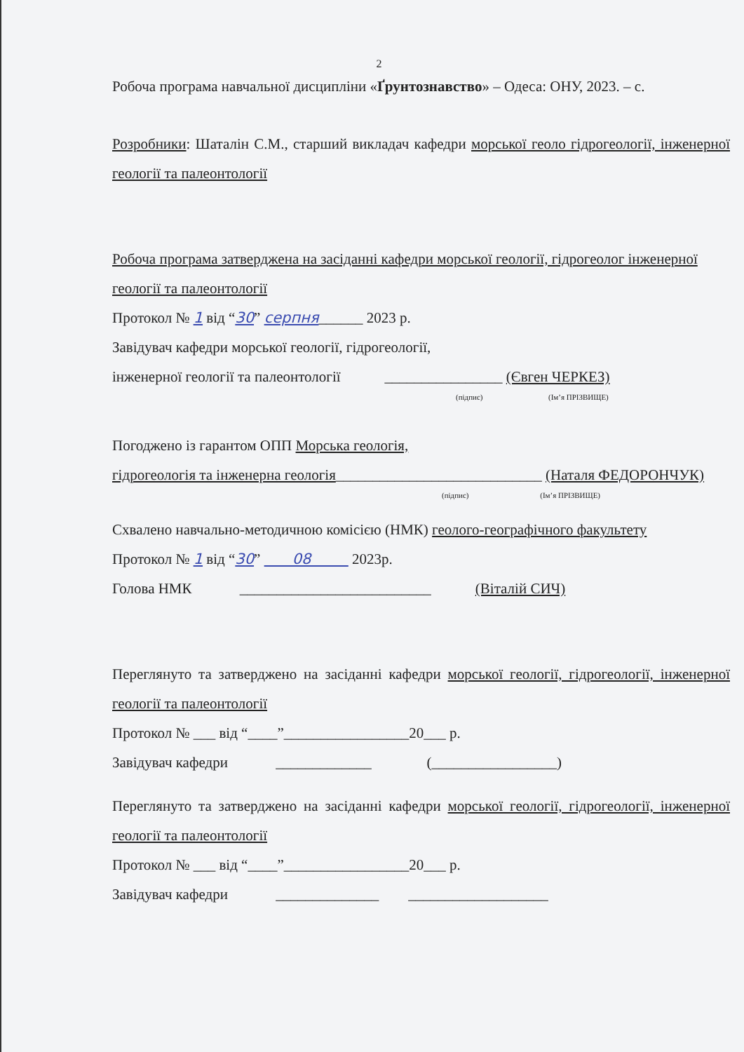2
Робоча програма навчальної дисципліни «Ґрунтознавство» – Одеса: ОНУ, 2023. – с.
Розробники: Шаталін С.М., старший викладач кафедри морської геоло гідрогеології, інженерної геології та палеонтології
Робоча програма затверджена на засіданні кафедри морської геології, гідрогеолог інженерної геології та палеонтології
Протокол № 1 від “30” серпня______ 2023 р.
Завідувач кафедри морської геології, гідрогеології,
інженерної геології та палеонтології ________________ (Євген ЧЕРКЕЗ)
(підпис) (Ім’я ПРІЗВИЩЕ)
Погоджено із гарантом ОПП Морська геологія,
гідрогеологія та інженерна геологія____________________________ (Наталя ФЕДОРОНЧУК)
(підпис) (Ім’я ПРІЗВИЩЕ)
Схвалено навчально-методичною комісією (НМК) геолого-географічного факультету
Протокол № 1 від “30” 08 2023р.
Голова НМК __________________________ (Віталій СИЧ)
Переглянуто та затверджено на засіданні кафедри морської геології, гідрогеології, інженерної геології та палеонтології
Протокол № ___ від “____”_________________20___ р.
Завідувач кафедри _____________ (_________________)
Переглянуто та затверджено на засіданні кафедри морської геології, гідрогеології, інженерної геології та палеонтології
Протокол № ___ від “____”_________________20___ р.
Завідувач кафедри ______________ ___________________